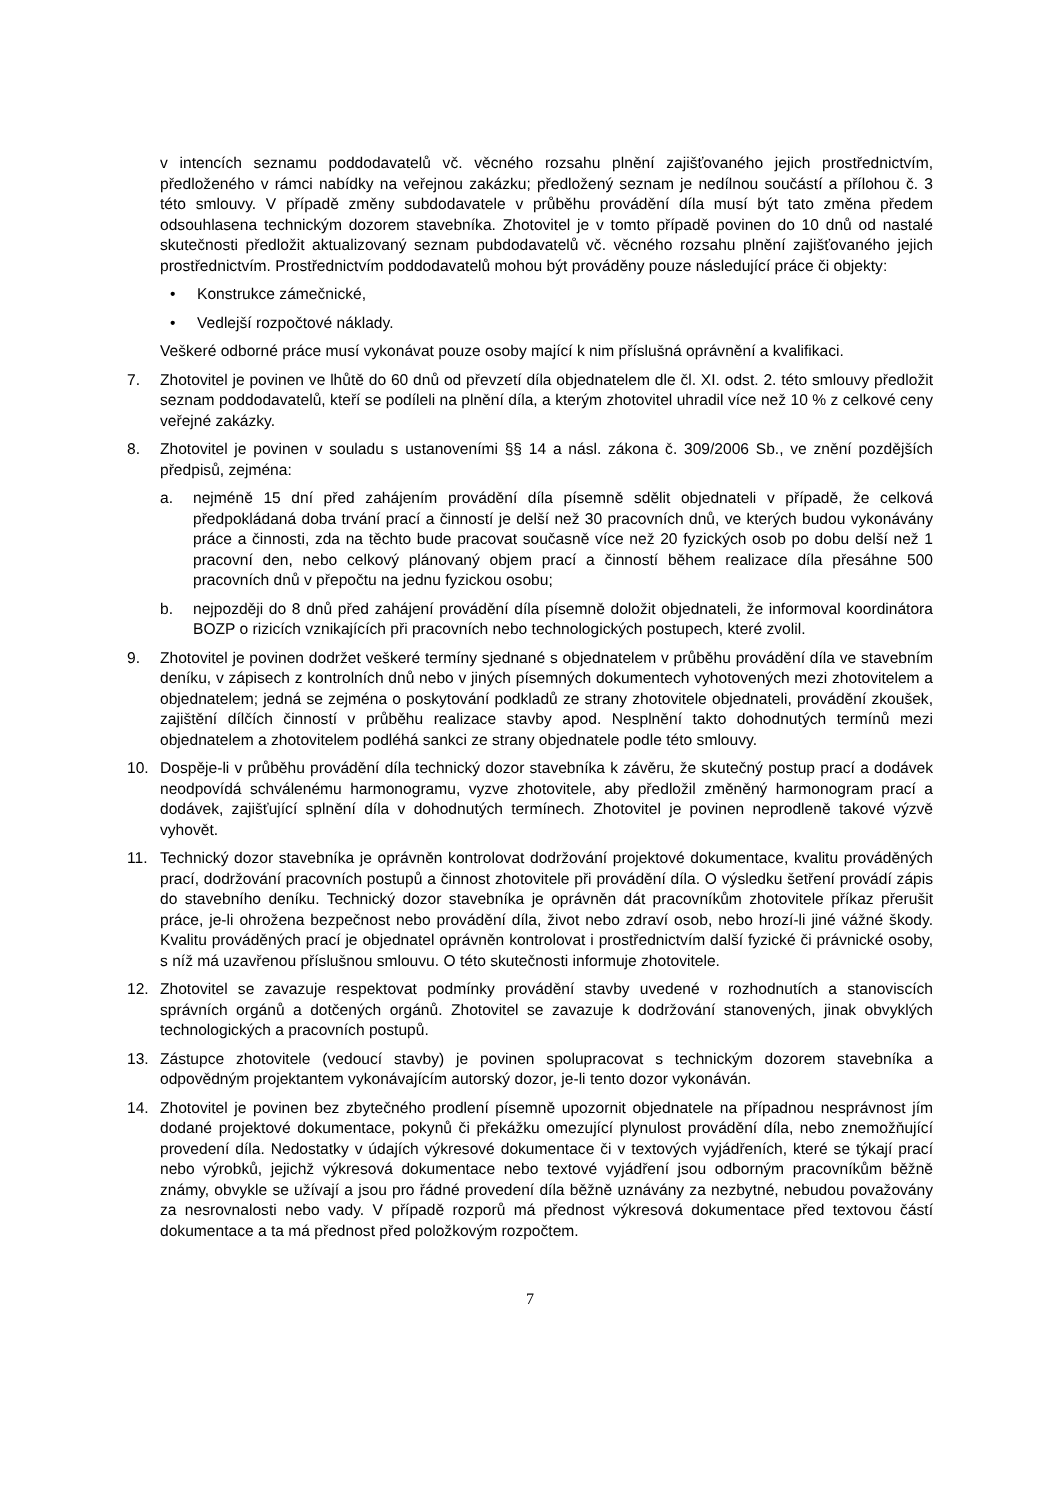v intencích seznamu poddodavatelů vč. věcného rozsahu plnění zajišťovaného jejich prostřednictvím, předloženého v rámci nabídky na veřejnou zakázku; předložený seznam je nedílnou součástí a přílohou č. 3 této smlouvy. V případě změny subdodavatele v průběhu provádění díla musí být tato změna předem odsouhlasena technickým dozorem stavebníka. Zhotovitel je v tomto případě povinen do 10 dnů od nastalé skutečnosti předložit aktualizovaný seznam pubdodavatelů vč. věcného rozsahu plnění zajišťovaného jejich prostřednictvím. Prostřednictvím poddodavatelů mohou být prováděny pouze následující práce či objekty:
• Konstrukce zámečnické,
• Vedlejší rozpočtové náklady.
Veškeré odborné práce musí vykonávat pouze osoby mající k nim příslušná oprávnění a kvalifikaci.
7. Zhotovitel je povinen ve lhůtě do 60 dnů od převzetí díla objednatelem dle čl. XI. odst. 2. této smlouvy předložit seznam poddodavatelů, kteří se podíleli na plnění díla, a kterým zhotovitel uhradil více než 10 % z celkové ceny veřejné zakázky.
8. Zhotovitel je povinen v souladu s ustanoveními §§ 14 a násl. zákona č. 309/2006 Sb., ve znění pozdějších předpisů, zejména:
a. nejméně 15 dní před zahájením provádění díla písemně sdělit objednateli v případě, že celková předpokládaná doba trvání prací a činností je delší než 30 pracovních dnů, ve kterých budou vykonávány práce a činnosti, zda na těchto bude pracovat současně více než 20 fyzických osob po dobu delší než 1 pracovní den, nebo celkový plánovaný objem prací a činností během realizace díla přesáhne 500 pracovních dnů v přepočtu na jednu fyzickou osobu;
b. nejpozději do 8 dnů před zahájení provádění díla písemně doložit objednateli, že informoval koordinátora BOZP o rizicích vznikajících při pracovních nebo technologických postupech, které zvolil.
9. Zhotovitel je povinen dodržet veškeré termíny sjednané s objednatelem v průběhu provádění díla ve stavebním deníku, v zápisech z kontrolních dnů nebo v jiných písemných dokumentech vyhotovených mezi zhotovitelem a objednatelem; jedná se zejména o poskytování podkladů ze strany zhotovitele objednateli, provádění zkoušek, zajištění dílčích činností v průběhu realizace stavby apod. Nesplnění takto dohodnutých termínů mezi objednatelem a zhotovitelem podléhá sankci ze strany objednatele podle této smlouvy.
10. Dospěje-li v průběhu provádění díla technický dozor stavebníka k závěru, že skutečný postup prací a dodávek neodpovídá schválenému harmonogramu, vyzve zhotovitele, aby předložil změněný harmonogram prací a dodávek, zajišťující splnění díla v dohodnutých termínech. Zhotovitel je povinen neprodleně takové výzvě vyhovět.
11. Technický dozor stavebníka je oprávněn kontrolovat dodržování projektové dokumentace, kvalitu prováděných prací, dodržování pracovních postupů a činnost zhotovitele při provádění díla. O výsledku šetření provádí zápis do stavebního deníku. Technický dozor stavebníka je oprávněn dát pracovníkům zhotovitele příkaz přerušit práce, je-li ohrožena bezpečnost nebo provádění díla, život nebo zdraví osob, nebo hrozí-li jiné vážné škody. Kvalitu prováděných prací je objednatel oprávněn kontrolovat i prostřednictvím další fyzické či právnické osoby, s níž má uzavřenou příslušnou smlouvu. O této skutečnosti informuje zhotovitele.
12. Zhotovitel se zavazuje respektovat podmínky provádění stavby uvedené v rozhodnutích a stanoviscích správních orgánů a dotčených orgánů. Zhotovitel se zavazuje k dodržování stanovených, jinak obvyklých technologických a pracovních postupů.
13. Zástupce zhotovitele (vedoucí stavby) je povinen spolupracovat s technickým dozorem stavebníka a odpovědným projektantem vykonávajícím autorský dozor, je-li tento dozor vykonáván.
14. Zhotovitel je povinen bez zbytečného prodlení písemně upozornit objednatele na případnou nesprávnost jím dodané projektové dokumentace, pokynů či překážku omezující plynulost provádění díla, nebo znemožňující provedení díla. Nedostatky v údajích výkresové dokumentace či v textových vyjádřeních, které se týkají prací nebo výrobků, jejichž výkresová dokumentace nebo textové vyjádření jsou odborným pracovníkům běžně známy, obvykle se užívají a jsou pro řádné provedení díla běžně uznávány za nezbytné, nebudou považovány za nesrovnalosti nebo vady. V případě rozporů má přednost výkresová dokumentace před textovou částí dokumentace a ta má přednost před položkovým rozpočtem.
7